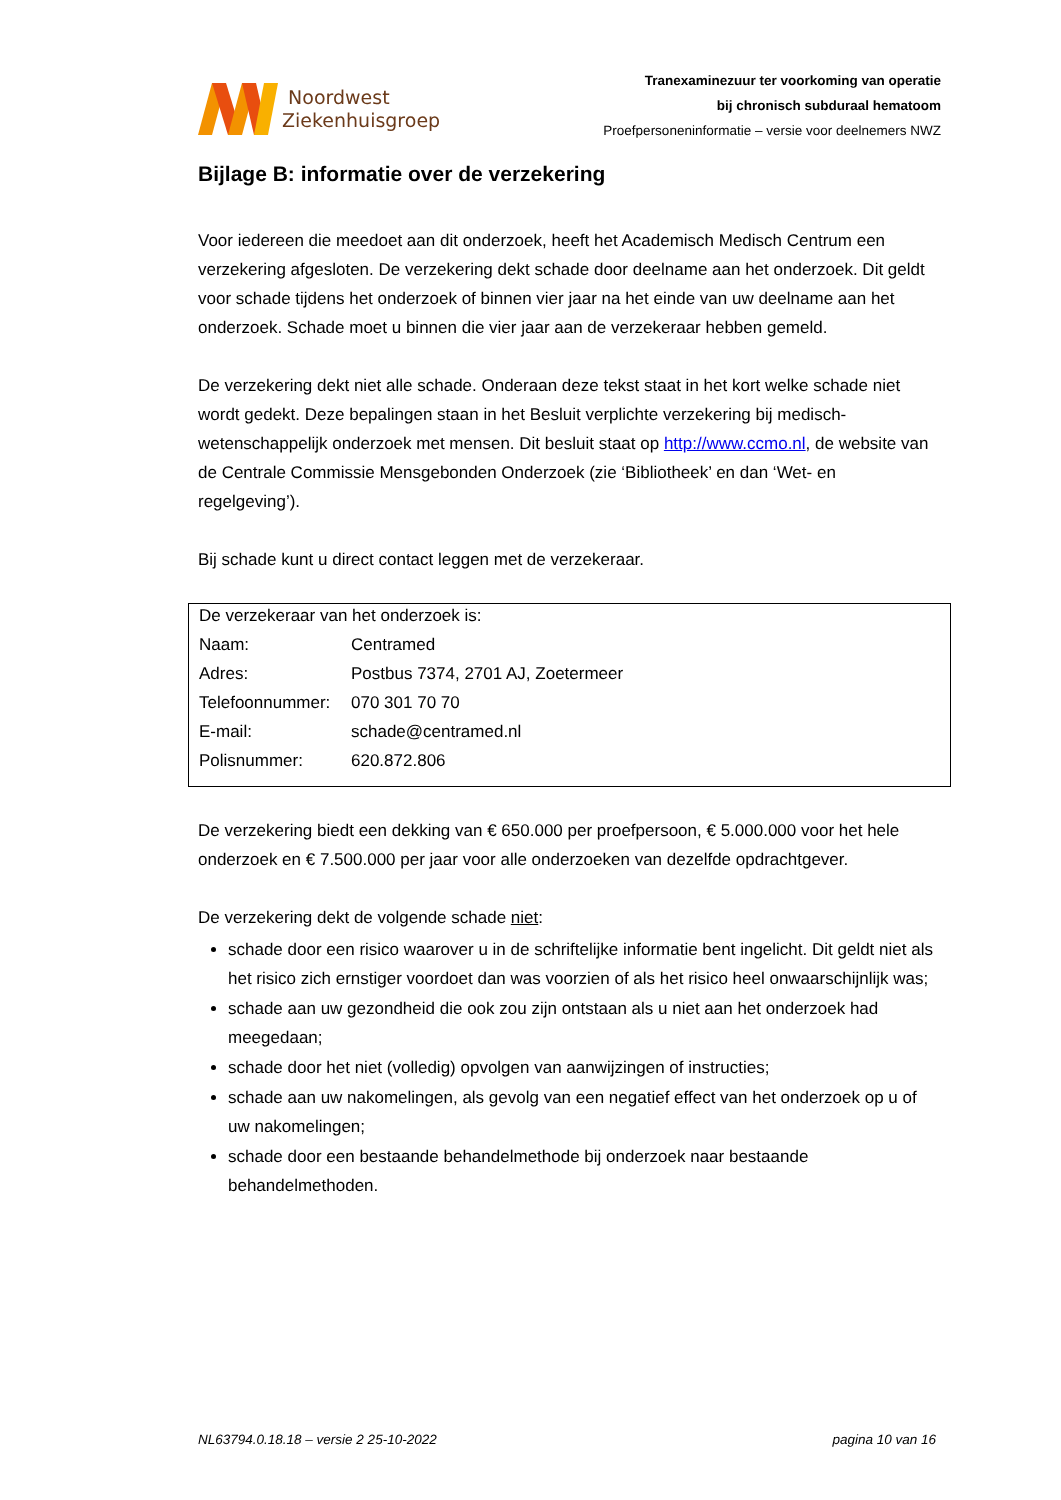Noordwest
Ziekenhuisgroep
Tranexaminezuur ter voorkoming van operatie
bij chronisch subduraal hematoom
Proefpersoneninformatie – versie voor deelnemers NWZ
Bijlage B: informatie over de verzekering
Voor iedereen die meedoet aan dit onderzoek, heeft het Academisch Medisch Centrum een verzekering afgesloten. De verzekering dekt schade door deelname aan het onderzoek. Dit geldt voor schade tijdens het onderzoek of binnen vier jaar na het einde van uw deelname aan het onderzoek. Schade moet u binnen die vier jaar aan de verzekeraar hebben gemeld.
De verzekering dekt niet alle schade. Onderaan deze tekst staat in het kort welke schade niet wordt gedekt. Deze bepalingen staan in het Besluit verplichte verzekering bij medisch-wetenschappelijk onderzoek met mensen. Dit besluit staat op http://www.ccmo.nl, de website van de Centrale Commissie Mensgebonden Onderzoek (zie ‘Bibliotheek’ en dan ‘Wet- en regelgeving’).
Bij schade kunt u direct contact leggen met de verzekeraar.
| De verzekeraar van het onderzoek is: | |
| Naam: | Centramed |
| Adres: | Postbus 7374, 2701 AJ, Zoetermeer |
| Telefoonnummer: | 070 301 70 70 |
| E-mail: | schade@centramed.nl |
| Polisnummer: | 620.872.806 |
De verzekering biedt een dekking van € 650.000 per proefpersoon, € 5.000.000 voor het hele onderzoek en € 7.500.000 per jaar voor alle onderzoeken van dezelfde opdrachtgever.
De verzekering dekt de volgende schade niet:
schade door een risico waarover u in de schriftelijke informatie bent ingelicht. Dit geldt niet als het risico zich ernstiger voordoet dan was voorzien of als het risico heel onwaarschijnlijk was;
schade aan uw gezondheid die ook zou zijn ontstaan als u niet aan het onderzoek had meegedaan;
schade door het niet (volledig) opvolgen van aanwijzingen of instructies;
schade aan uw nakomelingen, als gevolg van een negatief effect van het onderzoek op u of uw nakomelingen;
schade door een bestaande behandelmethode bij onderzoek naar bestaande behandelmethoden.
NL63794.0.18.18 – versie 2 25-10-2022 pagina 10 van 16